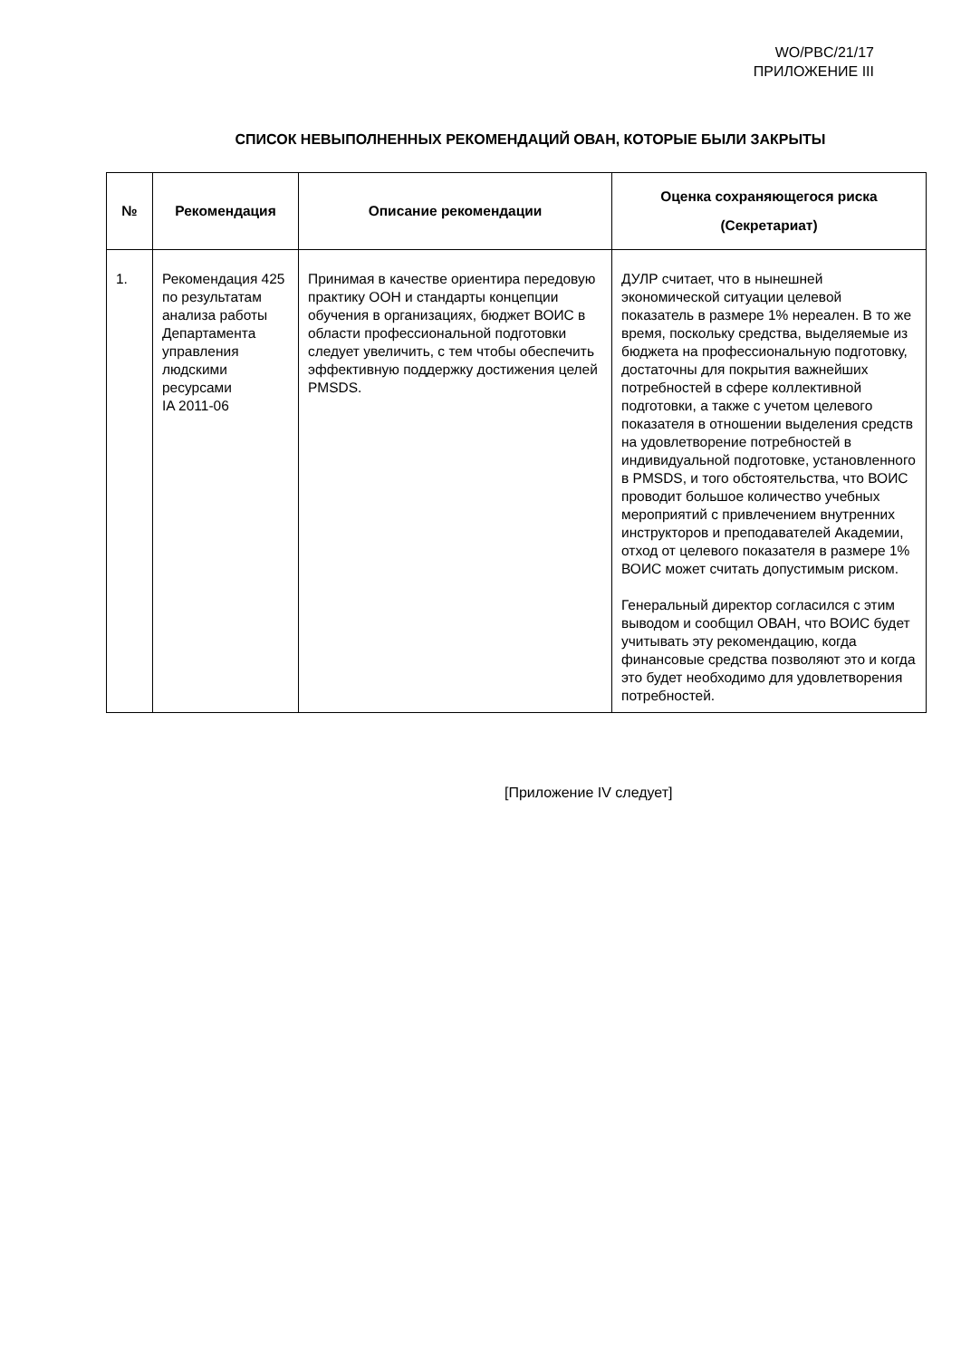WO/PBC/21/17
ПРИЛОЖЕНИЕ III
СПИСОК НЕВЫПОЛНЕННЫХ РЕКОМЕНДАЦИЙ ОВАН, КОТОРЫЕ БЫЛИ ЗАКРЫТЫ
| № | Рекомендация | Описание рекомендации | Оценка сохраняющегося риска (Секретариат) |
| --- | --- | --- | --- |
| 1. | Рекомендация 425 по результатам анализа работы Департамента управления людскими ресурсами IA 2011-06 | Принимая в качестве ориентира передовую практику ООН и стандарты концепции обучения в организациях, бюджет ВОИС в области профессиональной подготовки следует увеличить, с тем чтобы обеспечить эффективную поддержку достижения целей PMSDS. | ДУЛР считает, что в нынешней экономической ситуации целевой показатель в размере 1% нереален. В то же время, поскольку средства, выделяемые из бюджета на профессиональную подготовку, достаточны для покрытия важнейших потребностей в сфере коллективной подготовки, а также с учетом целевого показателя в отношении выделения средств на удовлетворение потребностей в индивидуальной подготовке, установленного в PMSDS, и того обстоятельства, что ВОИС проводит большое количество учебных мероприятий с привлечением внутренних инструкторов и преподавателей Академии, отход от целевого показателя в размере 1% ВОИС может считать допустимым риском. Генеральный директор согласился с этим выводом и сообщил ОВАН, что ВОИС будет учитывать эту рекомендацию, когда финансовые средства позволяют это и когда это будет необходимо для удовлетворения потребностей. |
[Приложение IV следует]